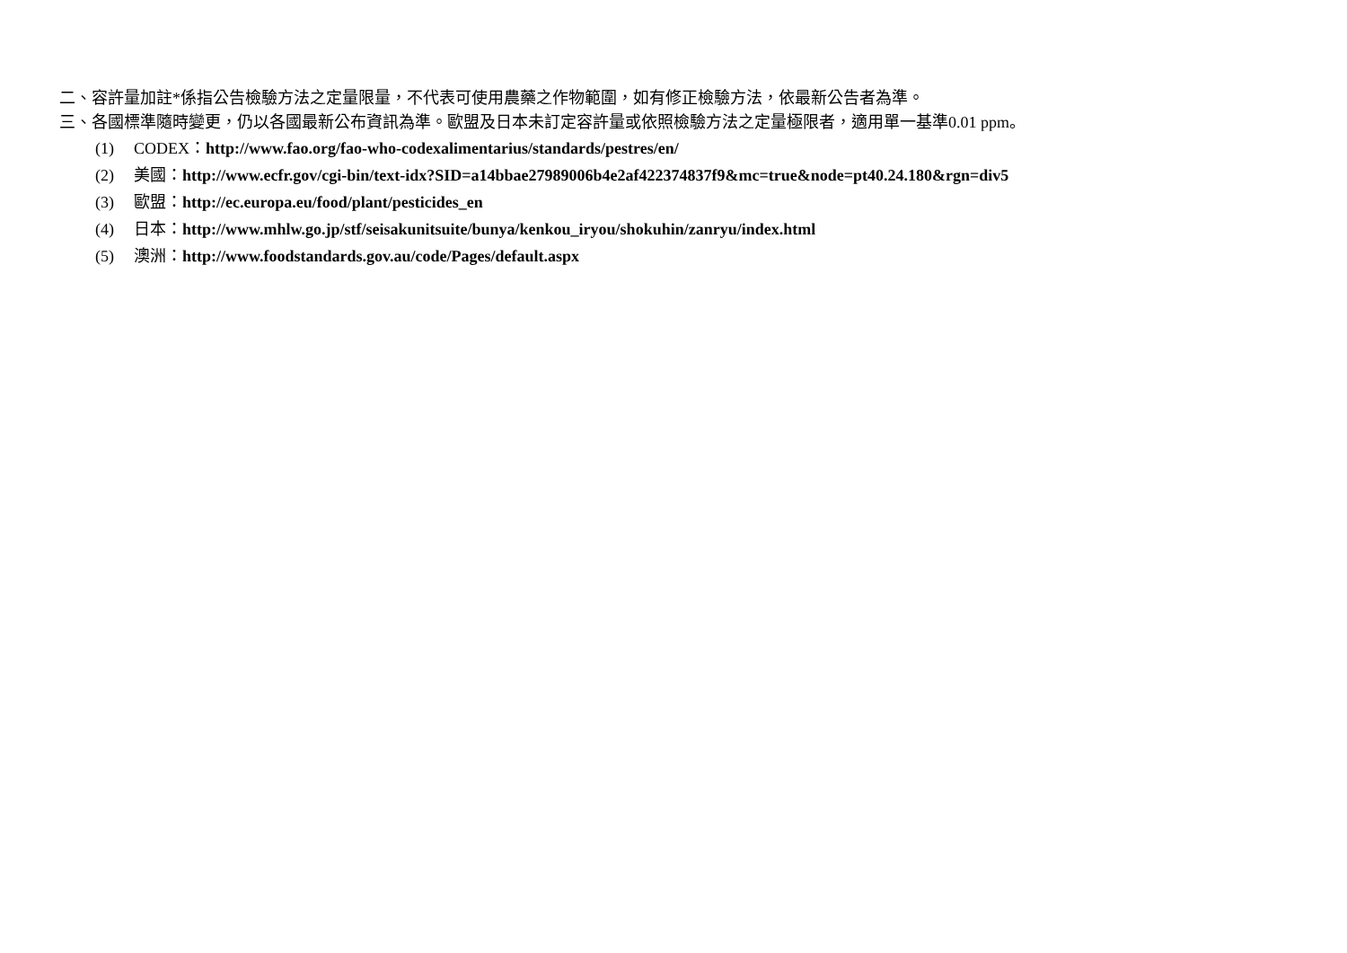二、容許量加註*係指公告檢驗方法之定量限量，不代表可使用農藥之作物範圍，如有修正檢驗方法，依最新公告者為準。
三、各國標準隨時變更，仍以各國最新公布資訊為準。歐盟及日本未訂定容許量或依照檢驗方法之定量極限者，適用單一基準0.01 ppm。
(1) CODEX：http://www.fao.org/fao-who-codexalimentarius/standards/pestres/en/
(2) 美國：http://www.ecfr.gov/cgi-bin/text-idx?SID=a14bbae27989006b4e2af422374837f9&mc=true&node=pt40.24.180&rgn=div5
(3) 歐盟：http://ec.europa.eu/food/plant/pesticides_en
(4) 日本：http://www.mhlw.go.jp/stf/seisakunitsuite/bunya/kenkou_iryou/shokuhin/zanryu/index.html
(5) 澳洲：http://www.foodstandards.gov.au/code/Pages/default.aspx